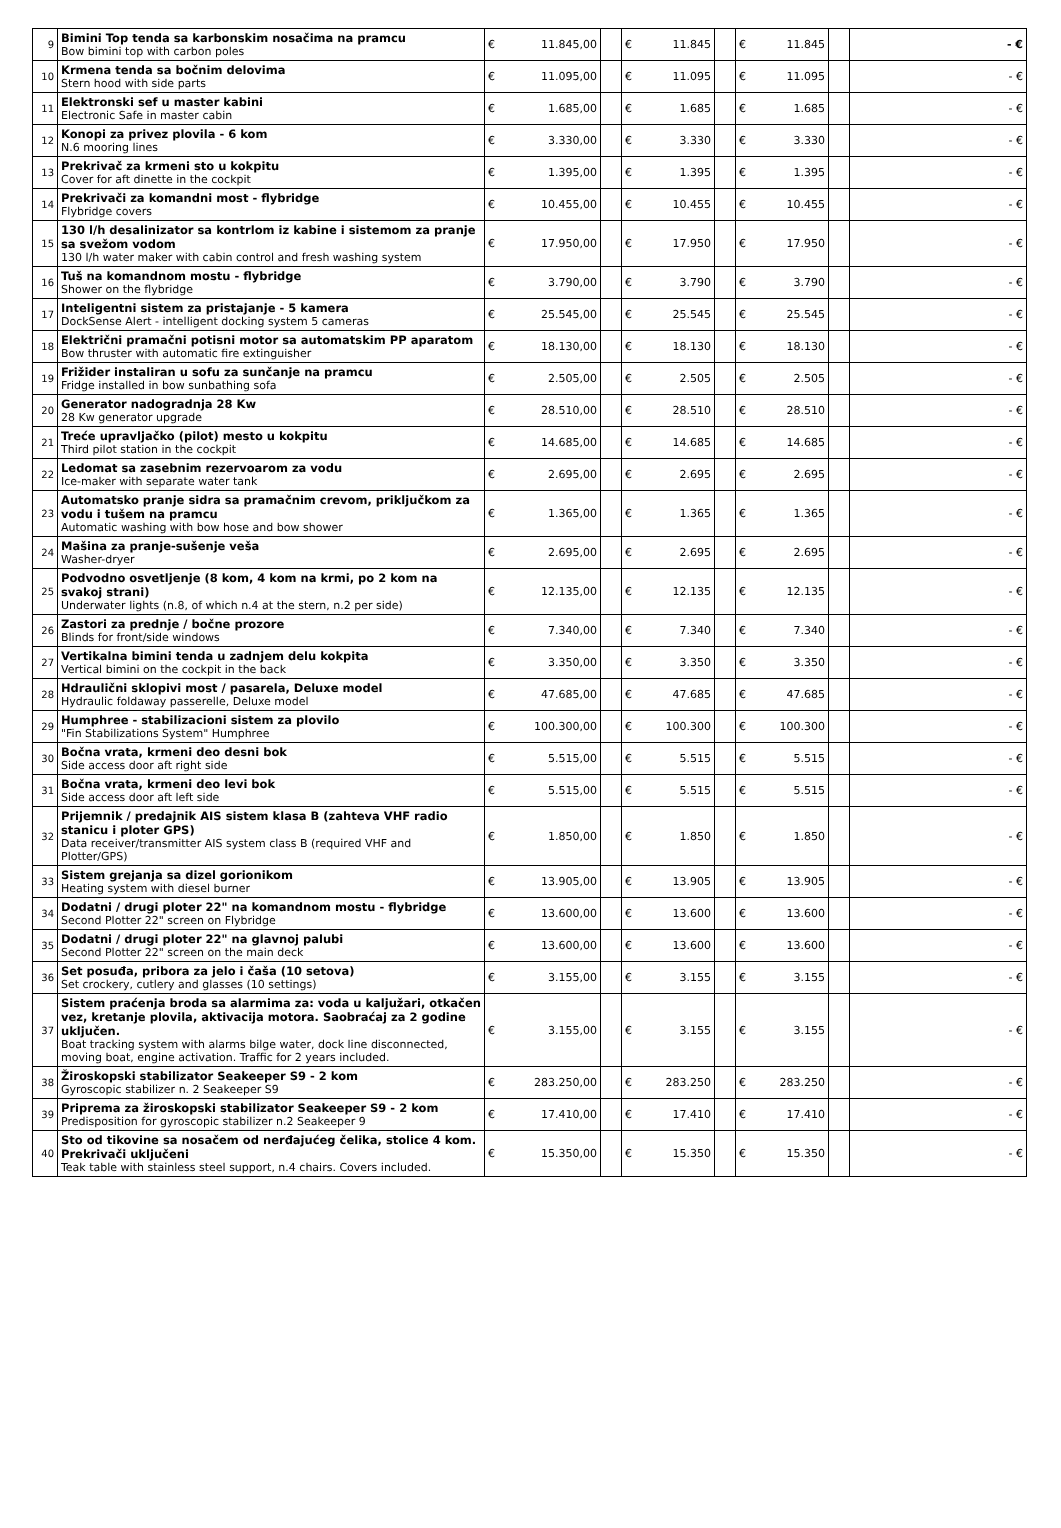| 9 | Bimini Top tenda sa karbonskim nosačima na pramcu Bow bimini top with carbon poles | € | 11.845,00 | | € | 11.845 | | € | 11.845 | | - € |
| 10 | Krmena tenda sa bočnim delovima Stern hood with side parts | € | 11.095,00 | | € | 11.095 | | € | 11.095 | | - € |
| 11 | Elektronski sef u master kabini Electronic Safe in master cabin | € | 1.685,00 | | € | 1.685 | | € | 1.685 | | - € |
| 12 | Konopi za privez plovila - 6 kom N.6 mooring lines | € | 3.330,00 | | € | 3.330 | | € | 3.330 | | - € |
| 13 | Prekrivač za krmeni sto u kokpitu Cover for aft dinette in the cockpit | € | 1.395,00 | | € | 1.395 | | € | 1.395 | | - € |
| 14 | Prekrivači za komandni most - flybridge Flybridge covers | € | 10.455,00 | | € | 10.455 | | € | 10.455 | | - € |
| 15 | 130 l/h desalinizator sa kontrlom iz kabine i sistemom za pranje sa svežom vodom 130 l/h water maker with cabin control and fresh washing system | € | 17.950,00 | | € | 17.950 | | € | 17.950 | | - € |
| 16 | Tuš na komandnom mostu - flybridge Shower on the flybridge | € | 3.790,00 | | € | 3.790 | | € | 3.790 | | - € |
| 17 | Inteligentni sistem za pristajanje - 5 kamera DockSense Alert - intelligent docking system 5 cameras | € | 25.545,00 | | € | 25.545 | | € | 25.545 | | - € |
| 18 | Električni pramačni potisni motor sa automatskim PP aparatom Bow thruster with automatic fire extinguisher | € | 18.130,00 | | € | 18.130 | | € | 18.130 | | - € |
| 19 | Frižider instaliran u sofu za sunčanje na pramcu Fridge installed in bow sunbathing sofa | € | 2.505,00 | | € | 2.505 | | € | 2.505 | | - € |
| 20 | Generator nadogradnja 28 Kw 28 Kw generator upgrade | € | 28.510,00 | | € | 28.510 | | € | 28.510 | | - € |
| 21 | Treće upravljačko (pilot) mesto u kokpitu Third pilot station in the cockpit | € | 14.685,00 | | € | 14.685 | | € | 14.685 | | - € |
| 22 | Ledomat sa zasebnim rezervoarom za vodu Ice-maker with separate water tank | € | 2.695,00 | | € | 2.695 | | € | 2.695 | | - € |
| 23 | Automatsko pranje sidra sa pramačnim crevom, priključkom za vodu i tušem na pramcu Automatic washing with bow hose and bow shower | € | 1.365,00 | | € | 1.365 | | € | 1.365 | | - € |
| 24 | Mašina za pranje-sušenje veša Washer-dryer | € | 2.695,00 | | € | 2.695 | | € | 2.695 | | - € |
| 25 | Podvodno osvetljenje (8 kom, 4 kom na krmi, po 2 kom na svakoj strani) Underwater lights (n.8, of which n.4 at the stern, n.2 per side) | € | 12.135,00 | | € | 12.135 | | € | 12.135 | | - € |
| 26 | Zastori za prednje / bočne prozore Blinds for front/side windows | € | 7.340,00 | | € | 7.340 | | € | 7.340 | | - € |
| 27 | Vertikalna bimini tenda u zadnjem delu kokpita Vertical bimini on the cockpit in the back | € | 3.350,00 | | € | 3.350 | | € | 3.350 | | - € |
| 28 | Hdraulični sklopivi most / pasarela, Deluxe model Hydraulic foldaway passerelle, Deluxe model | € | 47.685,00 | | € | 47.685 | | € | 47.685 | | - € |
| 29 | Humphree - stabilizacioni sistem za plovilo "Fin Stabilizations System" Humphree | € | 100.300,00 | | € | 100.300 | | € | 100.300 | | - € |
| 30 | Bočna vrata, krmeni deo desni bok Side access door aft right side | € | 5.515,00 | | € | 5.515 | | € | 5.515 | | - € |
| 31 | Bočna vrata, krmeni deo levi bok Side access door aft left side | € | 5.515,00 | | € | 5.515 | | € | 5.515 | | - € |
| 32 | Prijemnik / predajnik AIS sistem klasa B (zahteva VHF radio stanicu i ploter GPS) Data receiver/transmitter AIS system class B (required VHF and Plotter/GPS) | € | 1.850,00 | | € | 1.850 | | € | 1.850 | | - € |
| 33 | Sistem grejanja sa dizel gorionikom Heating system with diesel burner | € | 13.905,00 | | € | 13.905 | | € | 13.905 | | - € |
| 34 | Dodatni / drugi ploter 22" na komandnom mostu - flybridge Second Plotter 22" screen on Flybridge | € | 13.600,00 | | € | 13.600 | | € | 13.600 | | - € |
| 35 | Dodatni / drugi ploter 22" na glavnoj palubi Second Plotter 22" screen on the main deck | € | 13.600,00 | | € | 13.600 | | € | 13.600 | | - € |
| 36 | Set posuđa, pribora za jelo i čaša (10 setova) Set crockery, cutlery and glasses (10 settings) | € | 3.155,00 | | € | 3.155 | | € | 3.155 | | - € |
| 37 | Sistem praćenja broda sa alarmima za: voda u kaljužari, otkačen vez, kretanje plovila, aktivacija motora. Saobraćaj za 2 godine uključen. Boat tracking system with alarms bilge water, dock line disconnected, moving boat, engine activation. Traffic for 2 years included. | € | 3.155,00 | | € | 3.155 | | € | 3.155 | | - € |
| 38 | Žiroskopski stabilizator Seakeeper S9 - 2 kom Gyroscopic stabilizer n. 2 Seakeeper S9 | € | 283.250,00 | | € | 283.250 | | € | 283.250 | | - € |
| 39 | Priprema za žiroskopski stabilizator Seakeeper S9 - 2 kom Predisposition for gyroscopic stabilizer n.2 Seakeeper 9 | € | 17.410,00 | | € | 17.410 | | € | 17.410 | | - € |
| 40 | Sto od tikovine sa nosačem od nerđajućeg čelika, stolice 4 kom. Prekrivači uključeni Teak table with stainless steel support, n.4 chairs. Covers included. | € | 15.350,00 | | € | 15.350 | | € | 15.350 | | - € |